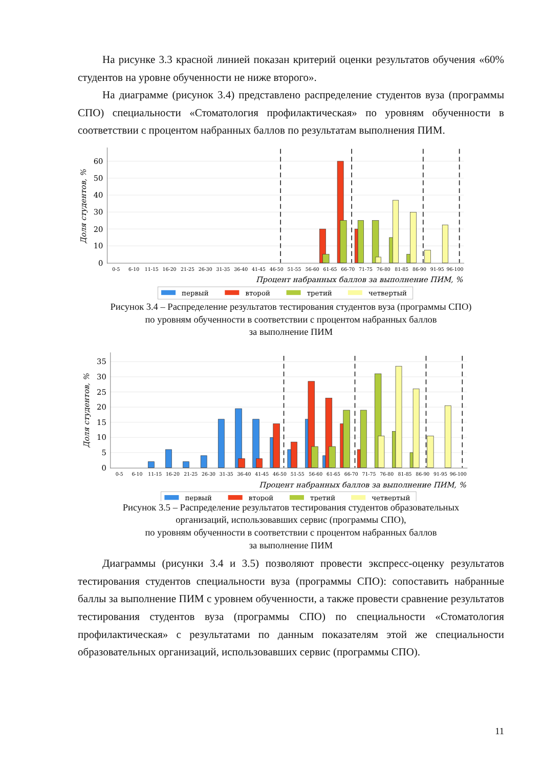На рисунке 3.3 красной линией показан критерий оценки результатов обучения «60% студентов на уровне обученности не ниже второго».
На диаграмме (рисунок 3.4) представлено распределение студентов вуза (программы СПО) специальности «Стоматология профилактическая» по уровням обученности в соответствии с процентом набранных баллов по результатам выполнения ПИМ.
0
10
20
30
40
50
60
Доля студентов, %
0-5
6-10
11-15
16-20
21-25
26-30
31-35
36-40
41-45
46-50
51-55
56-60
61-65
66-70
71-75
76-80
81-85
86-90
91-95
96-100
Процент набранных баллов за выполнение ПИМ, %
первый
второй
третий
четвертый
Рисунок 3.4 – Распределение результатов тестирования студентов вуза (программы СПО)
по уровням обученности в соответствии с процентом набранных баллов
за выполнение ПИМ
0
5
10
15
20
25
30
35
Доля студентов, %
0-5
6-10
11-15
16-20
21-25
26-30
31-35
36-40
41-45
46-50
51-55
56-60
61-65
66-70
71-75
76-80
81-85
86-90
91-95
96-100
Процент набранных баллов за выполнение ПИМ, %
первый
второй
третий
четвертый
Рисунок 3.5 – Распределение результатов тестирования студентов образовательных
организаций, использовавших сервис (программы СПО),
по уровням обученности в соответствии с процентом набранных баллов
за выполнение ПИМ
Диаграммы (рисунки 3.4 и 3.5) позволяют провести экспресс-оценку результатов тестирования студентов специальности вуза (программы СПО): сопоставить набранные баллы за выполнение ПИМ с уровнем обученности, а также провести сравнение результатов тестирования студентов вуза (программы СПО) по специальности «Стоматология профилактическая» с результатами по данным показателям этой же специальности образовательных организаций, использовавших сервис (программы СПО).
11